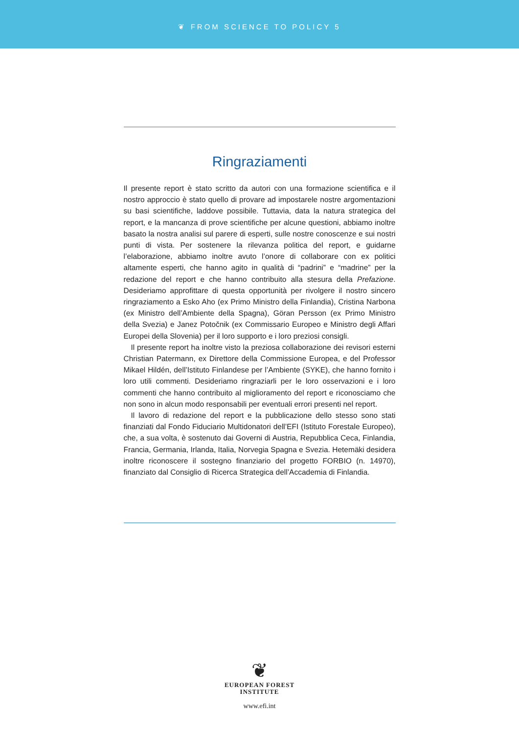❦ FROM SCIENCE TO POLICY 5
Ringraziamenti
Il presente report è stato scritto da autori con una formazione scientifica e il nostro approccio è stato quello di provare ad impostarele nostre argomentazioni su basi scientifiche, laddove possibile. Tuttavia, data la natura strategica del report, e la mancanza di prove scientifiche per alcune questioni, abbiamo inoltre basato la nostra analisi sul parere di esperti, sulle nostre conoscenze e sui nostri punti di vista. Per sostenere la rilevanza politica del report, e guidarne l’elaborazione, abbiamo inoltre avuto l’onore di collaborare con ex politici altamente esperti, che hanno agito in qualità di “padrini” e “madrine” per la redazione del report e che hanno contribuito alla stesura della Prefazione. Desideriamo approfittare di questa opportunità per rivolgere il nostro sincero ringraziamento a Esko Aho (ex Primo Ministro della Finlandia), Cristina Narbona (ex Ministro dell’Ambiente della Spagna), Göran Persson (ex Primo Ministro della Svezia) e Janez Potočnik (ex Commissario Europeo e Ministro degli Affari Europei della Slovenia) per il loro supporto e i loro preziosi consigli.
Il presente report ha inoltre visto la preziosa collaborazione dei revisori esterni Christian Patermann, ex Direttore della Commissione Europea, e del Professor Mikael Hildén, dell’Istituto Finlandese per l’Ambiente (SYKE), che hanno fornito i loro utili commenti. Desideriamo ringraziarli per le loro osservazioni e i loro commenti che hanno contribuito al miglioramento del report e riconosciamo che non sono in alcun modo responsabili per eventuali errori presenti nel report.
Il lavoro di redazione del report e la pubblicazione dello stesso sono stati finanziati dal Fondo Fiduciario Multidonatori dell’EFI (Istituto Forestale Europeo), che, a sua volta, è sostenuto dai Governi di Austria, Repubblica Ceca, Finlandia, Francia, Germania, Irlanda, Italia, Norvegia Spagna e Svezia. Hetemäki desidera inoltre riconoscere il sostegno finanziario del progetto FORBIO (n. 14970), finanziato dal Consiglio di Ricerca Strategica dell’Accademia di Finlandia.
❦
EUROPEAN FOREST
INSTITUTE
www.efi.int